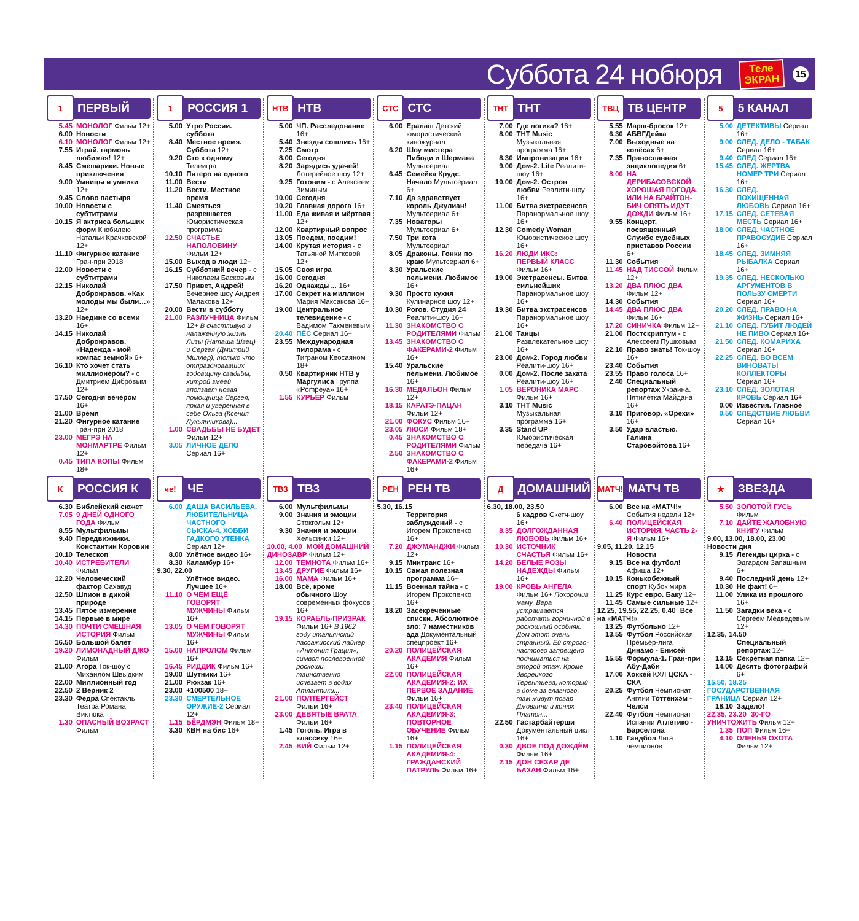Суббота 24 нобюря
Теле
ЭКРАН
15
1 ПЕРВЫЙ
5.45 МОНОЛОГ Фильм 12+
6.00 Новости
6.10 МОНОЛОГ Фильм 12+
7.55 Играй, гармонь любимая! 12+
8.45 Смешарики. Новые приключения
9.00 Умницы и умники 12+
9.45 Слово пастыря
10.00 Новости с субтитрами
10.15 Я актриса больших форм К юбилею Натальи Крачковской 12+
11.10 Фигурное катание Гран-при 2018
12.00 Новости с субтитрами
12.15 Николай Добронравов. «Как молоды мы были…» 12+
13.20 Наедине со всеми 16+
14.15 Николай Добронравов. «Надежда - мой компас земной» 6+
16.10 Кто хочет стать миллионером? - с Дмитрием Дибровым 12+
17.50 Сегодня вечером 16+
21.00 Время
21.20 Фигурное катание Гран-при 2018
23.00 МЕГРЭ НА МОНМАРТРЕ Фильм 12+
0.45 ТИПА КОПЫ Фильм 18+
1 РОССИЯ 1
5.00 Утро России. суббота
8.40 Местное время. Суббота 12+
9.20 Сто к одному Телеигра
10.10 Пятеро на одного
11.00 Вести
11.20 Вести. Местное время
11.40 Смеяться разрешается Юмористическая программа
12.50 СЧАСТЬЕ НАПОЛОВИНУ Фильм 12+
15.00 Выход в люди 12+
16.15 Субботний вечер - с Николаем Басковым
17.50 Привет, Андрей! Вечернее шоу Андрея Малахова 12+
20.00 Вести в субботу
21.00 РАЗЛУЧНИЦА Фильм 12+ В счастливую и налаженную жизнь Лизы (Наташа Швец) и Сергея (Дмитрий Миллер), только что отпраздновавших годовщину свадьбы, хитрой змеей вползает новая помощница Сергея, яркая и уверенная в себе Ольга (Ксения Лукьянчикова)...
1.00 СВАДЬБЫ НЕ БУДЕТ Фильм 12+
3.05 ЛИЧНОЕ ДЕЛО Сериал 16+
НТВ НТВ
5.00 ЧП. Расследование 16+
5.40 Звезды сошлись 16+
7.25 Смотр
8.00 Сегодня
8.20 Зарядись удачей! Лотерейное шоу 12+
9.25 Готовим - с Алексеем Зиминым
10.00 Сегодня
10.20 Главная дорога 16+
11.00 Еда живая и мёртвая 12+
12.00 Квартирный вопрос
13.05 Поедем, поедим!
14.00 Крутая история - с Татьяной Митковой 12+
15.05 Своя игра
16.00 Сегодня
16.20 Однажды… 16+
17.00 Секрет на миллион Мария Максакова 16+
19.00 Центральное телевидение - с Вадимом Такменевым
20.40 ПЁС Сериал 16+
23.55 Международная пилорама - с Тиграном Кеосаяном 18+
0.50 Квартирник НТВ у Маргулиса Группа «Pompeya» 16+
1.55 КУРЬЕР Фильм
СТС СТС
6.00 Ералаш Детский юмористический киножурнал
6.20 Шоу мистера Пибоди и Шермана Мультсериал
6.45 Семейка Крудс. Начало Мультсериал 6+
7.10 Да здравствует король Джулиан! Мультсериал 6+
7.35 Новаторы Мультсериал 6+
7.50 Три кота Мультсериал
8.05 Драконы. Гонки по краю Мультсериал 6+
8.30 Уральские пельмени. Любимое 16+
9.30 Просто кухня Кулинарное шоу 12+
10.30 Рогов. Студия 24 Реалити-шоу 16+
11.30 ЗНАКОМСТВО С РОДИТЕЛЯМИ Фильм
13.45 ЗНАКОМСТВО С ФАКЕРАМИ-2 Фильм 16+
15.40 Уральские пельмени. Любимое 16+
16.30 МЕДАЛЬОН Фильм 12+
18.15 КАРАТЭ-ПАЦАН Фильм 12+
21.00 ФОКУС Фильм 16+
23.05 ЛЮСИ Фильм 18+
0.45 ЗНАКОМСТВО С РОДИТЕЛЯМИ Фильм
2.50 ЗНАКОМСТВО С ФАКЕРАМИ-2 Фильм 16+
ТНТ ТНТ
7.00 Где логика? 16+
8.00 ТНТ Music Музыкальная программа 16+
8.30 Импровизация 16+
9.00 Дом-2. Lite Реалити-шоу 16+
10.00 Дом-2. Остров любви Реалити-шоу 16+
11.00 Битва экстрасенсов Паранормальное шоу 16+
12.30 Comedy Woman Юмористическое шоу 16+
16.20 ЛЮДИ ИКС: ПЕРВЫЙ КЛАСС Фильм 16+
19.00 Экстрасенсы. Битва сильнейших Паранормальное шоу 16+
19.30 Битва экстрасенсов Паранормальное шоу 16+
21.00 Танцы Развлекательное шоу 16+
23.00 Дом-2. Город любви Реалити-шоу 16+
0.00 Дом-2. После заката Реалити-шоу 16+
1.05 ВЕРОНИКА МАРС Фильм 16+
3.10 ТНТ Music Музыкальная программа 16+
3.35 Stand UP Юмористическая передача 16+
ТВЦ ТВ ЦЕНТР
5.55 Марш-бросок 12+
6.30 АБВГДейка
7.00 Выходные на колёсах 6+
7.35 Православная энциклопедия 6+
8.00 НА ДЕРИБАСОВСКОЙ ХОРОШАЯ ПОГОДА, ИЛИ НА БРАЙТОН-БИЧ ОПЯТЬ ИДУТ ДОЖДИ Фильм 16+
9.55 Концерт, посвященный Службе судебных приставов России 6+
11.30 События
11.45 НАД ТИССОЙ Фильм 12+
13.20 ДВА ПЛЮС ДВА Фильм 12+
14.30 События
14.45 ДВА ПЛЮС ДВА Фильм 16+
17.20 СИНИЧКА Фильм 12+
21.00 Постскриптум - с Алексеем Пушковым
22.10 Право знать! Ток-шоу 16+
23.40 События
23.55 Право голоса 16+
2.40 Специальный репортаж Украина. Пятилетка Майдана 16+
3.10 Приговор. «Орехи» 16+
3.50 Удар властью. Галина Старовойтова 16+
5 5 КАНАЛ
5.00 ДЕТЕКТИВЫ Сериал 16+
9.00 СЛЕД. ДЕЛО - ТАБАК Сериал 16+
9.40 СЛЕД Сериал 16+
15.45 СЛЕД. ЖЕРТВА НОМЕР ТРИ Сериал 16+
16.30 СЛЕД. ПОХИЩЕННАЯ ЛЮБОВЬ Сериал 16+
17.15 СЛЕД. СЕТЕВАЯ МЕСТЬ Сериал 16+
18.00 СЛЕД. ЧАСТНОЕ ПРАВОСУДИЕ Сериал 16+
18.45 СЛЕД. ЗИМНЯЯ РЫБАЛКА Сериал 16+
19.35 СЛЕД. НЕСКОЛЬКО АРГУМЕНТОВ В ПОЛЬЗУ СМЕРТИ Сериал 16+
20.20 СЛЕД. ПРАВО НА ЖИЗНЬ Сериал 16+
21.10 СЛЕД. ГУБИТ ЛЮДЕЙ НЕ ПИВО Сериал 16+
21.50 СЛЕД. КОМАРИХА Сериал 16+
22.25 СЛЕД. ВО ВСЕМ ВИНОВАТЫ КОЛЛЕКТОРЫ Сериал 16+
23.10 СЛЕД. ЗОЛОТАЯ КРОВЬ Сериал 16+
0.00 Известия. Главное
0.50 СЛЕДСТВИЕ ЛЮБВИ Сериал 16+
K РОССИЯ К
6.30 Библейский сюжет
7.05 9 ДНЕЙ ОДНОГО ГОДА Фильм
8.55 Мультфильмы
9.40 Передвижники. Константин Коровин
10.10 Телескоп
10.40 ИСТРЕБИТЕЛИ Фильм
12.20 Человеческий фактор Сахавуд
12.50 Шпион в дикой природе
13.45 Пятое измерение
14.15 Первые в мире
14.30 ПОЧТИ СМЕШНАЯ ИСТОРИЯ Фильм
16.50 Большой балет
19.20 ЛИМОНАДНЫЙ ДЖО Фильм
21.00 Агора Ток-шоу с Михаилом Швыдким
22.00 Миллионный год
22.50 2 Верник 2
23.30 Федра Спектакль Театра Романа Виктюка
1.30 ОПАСНЫЙ ВОЗРАСТ Фильм
че! ЧЕ
6.00 ДАША ВАСИЛЬЕВА. ЛЮБИТЕЛЬНИЦА ЧАСТНОГО СЫСКА-4. ХОББИ ГАДКОГО УТЁНКА Сериал 12+
8.00 Улётное видео 16+
8.30 Каламбур 16+
9.30, 22.00
Улётное видео. Лучшее 16+
11.10 О ЧЁМ ЕЩЁ ГОВОРЯТ МУЖЧИНЫ Фильм 16+
13.05 О ЧЁМ ГОВОРЯТ МУЖЧИНЫ Фильм 16+
15.00 НАПРОЛОМ Фильм 16+
16.45 РИДДИК Фильм 16+
19.00 Шутники 16+
21.00 Рюкзак 16+
23.00 +100500 18+
23.30 СМЕРТЕЛЬНОЕ ОРУЖИЕ-2 Сериал 12+
1.15 БЁРДМЭН Фильм 18+
3.30 КВН на бис 16+
ТВ3 ТВ3
6.00 Мультфильмы
9.00 Знания и эмоции Стокгольм 12+
9.30 Знания и эмоции Хельсинки 12+
10.00, 4.00 МОЙ ДОМАШНИЙ ДИНОЗАВР Фильм 12+
12.00 ТЕМНОТА Фильм 16+
13.45 ДРУГИЕ Фильм 16+
16.00 МАМА Фильм 16+
18.00 Всё, кроме обычного Шоу современных фокусов 16+
19.15 КОРАБЛЬ-ПРИЗРАК Фильм 16+ В 1962 году итальянский пассажирский лайнер «Антония Грация», символ послевоенной роскоши, таинственно исчезает в водах Атлантики...
21.00 ПОЛТЕРГЕЙСТ Фильм 16+
23.00 ДЕВЯТЫЕ ВРАТА Фильм 16+
1.45 Гоголь. Игра в классику 16+
2.45 ВИЙ Фильм 12+
РЕН РЕН ТВ
5.30, 16.15
Территория заблуждений - с Игорем Прокопенко 16+
7.20 ДЖУМАНДЖИ Фильм 12+
9.15 Минтранс 16+
10.15 Самая полезная программа 16+
11.15 Военная тайна - с Игорем Прокопенко 16+
18.20 Засекреченные списки. Абсолютное зло: 7 наместников ада Документальный спецпроект 16+
20.20 ПОЛИЦЕЙСКАЯ АКАДЕМИЯ Фильм 16+
22.00 ПОЛИЦЕЙСКАЯ АКАДЕМИЯ-2: ИХ ПЕРВОЕ ЗАДАНИЕ Фильм 16+
23.40 ПОЛИЦЕЙСКАЯ АКАДЕМИЯ-3: ПОВТОРНОЕ ОБУЧЕНИЕ Фильм 16+
1.15 ПОЛИЦЕЙСКАЯ АКАДЕМИЯ-4: ГРАЖДАНСКИЙ ПАТРУЛЬ Фильм 16+
Д ДОМАШНИЙ
6.30, 18.00, 23.50
6 кадров Скетч-шоу 16+
8.35 ДОЛГОЖДАННАЯ ЛЮБОВЬ Фильм 16+
10.30 ИСТОЧНИК СЧАСТЬЯ Фильм 16+
14.20 БЕЛЫЕ РОЗЫ НАДЕЖДЫ Фильм 16+
19.00 КРОВЬ АНГЕЛА Фильм 16+ Похоронив маму, Вера устраивается работать горничной в роскошный особняк. Дом этот очень странный. Ей строго-настрого запрещено подниматься на второй этаж. Кроме дворецкого Терентьева, который в доме за главного, там живут повар Джованни и конюх Платон...
22.50 Гастарбайтерши Документальный цикл 16+
0.30 ДВОЕ ПОД ДОЖДЁМ Фильм 16+
2.15 ДОН СЕЗАР ДЕ БАЗАН Фильм 16+
МАТЧ! МАТЧ ТВ
6.00 Все на «МАТЧ!» События недели 12+
6.40 ПОЛИЦЕЙСКАЯ ИСТОРИЯ. ЧАСТЬ 2-Я Фильм 16+
9.05, 11.20, 12.15
Новости
9.15 Все на футбол! Афиша 12+
10.15 Конькобежный спорт Кубок мира
11.25 Курс евро. Баку 12+
11.45 Самые сильные 12+
12.25, 19.55, 22.25, 0.40 Все на «МАТЧ!»
13.25 Футбольно 12+
13.55 Футбол Российская Премьер-лига Динамо - Енисей
15.55 Формула-1. Гран-при Абу-Даби
17.00 Хоккей КХЛ ЦСКА - СКА
20.25 Футбол Чемпионат Англии Тоттенхэм - Челси
22.40 Футбол Чемпионат Испании Атлетико - Барселона
1.10 Гандбол Лига чемпионов
★ ЗВЕЗДА
5.50 ЗОЛОТОЙ ГУСЬ Фильм
7.10 ДАЙТЕ ЖАЛОБНУЮ КНИГУ Фильм
9.00, 13.00, 18.00, 23.00 Новости дня
9.15 Легенды цирка - с Эдгардом Запашным 6+
9.40 Последний день 12+
10.30 Не факт! 6+
11.00 Улика из прошлого 16+
11.50 Загадки века - с Сергеем Медведевым 12+
12.35, 14.50
Специальный репортаж 12+
13.15 Секретная папка 12+
14.00 Десять фотографий 6+
15.50, 18.25 ГОСУДАРСТВЕННАЯ ГРАНИЦА Сериал 12+
18.10 Задело!
22.35, 23.20 30-ГО УНИЧТОЖИТЬ Фильм 12+
1.35 ПОП Фильм 16+
4.10 ОЛЕНЬЯ ОХОТА Фильм 12+